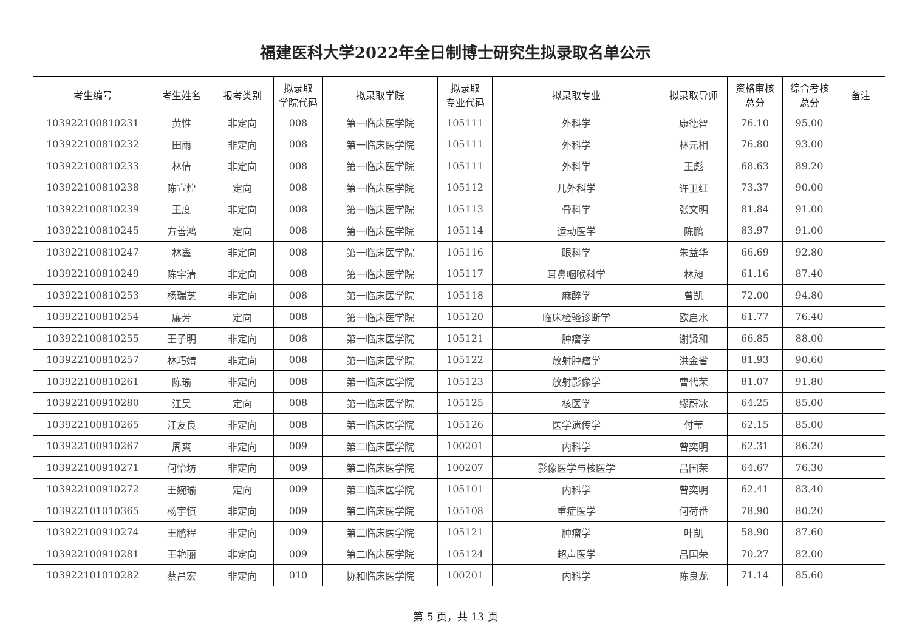福建医科大学2022年全日制博士研究生拟录取名单公示
| 考生编号 | 考生姓名 | 报考类别 | 拟录取 学院代码 | 拟录取学院 | 拟录取 专业代码 | 拟录取专业 | 拟录取导师 | 资格审核 总分 | 综合考核 总分 | 备注 |
| --- | --- | --- | --- | --- | --- | --- | --- | --- | --- | --- |
| 103922100810231 | 黄惟 | 非定向 | 008 | 第一临床医学院 | 105111 | 外科学 | 康德智 | 76.10 | 95.00 | |
| 103922100810232 | 田雨 | 非定向 | 008 | 第一临床医学院 | 105111 | 外科学 | 林元相 | 76.80 | 93.00 | |
| 103922100810233 | 林倩 | 非定向 | 008 | 第一临床医学院 | 105111 | 外科学 | 王彪 | 68.63 | 89.20 | |
| 103922100810238 | 陈宣煌 | 定向 | 008 | 第一临床医学院 | 105112 | 儿外科学 | 许卫红 | 73.37 | 90.00 | |
| 103922100810239 | 王度 | 非定向 | 008 | 第一临床医学院 | 105113 | 骨科学 | 张文明 | 81.84 | 91.00 | |
| 103922100810245 | 方善鸿 | 定向 | 008 | 第一临床医学院 | 105114 | 运动医学 | 陈鹏 | 83.97 | 91.00 | |
| 103922100810247 | 林鑫 | 非定向 | 008 | 第一临床医学院 | 105116 | 眼科学 | 朱益华 | 66.69 | 92.80 | |
| 103922100810249 | 陈宇清 | 非定向 | 008 | 第一临床医学院 | 105117 | 耳鼻咽喉科学 | 林昶 | 61.16 | 87.40 | |
| 103922100810253 | 杨瑞芝 | 非定向 | 008 | 第一临床医学院 | 105118 | 麻醉学 | 曾凯 | 72.00 | 94.80 | |
| 103922100810254 | 廉芳 | 定向 | 008 | 第一临床医学院 | 105120 | 临床检验诊断学 | 欧启水 | 61.77 | 76.40 | |
| 103922100810255 | 王子明 | 非定向 | 008 | 第一临床医学院 | 105121 | 肿瘤学 | 谢贤和 | 66.85 | 88.00 | |
| 103922100810257 | 林巧婧 | 非定向 | 008 | 第一临床医学院 | 105122 | 放射肿瘤学 | 洪金省 | 81.93 | 90.60 | |
| 103922100810261 | 陈瑜 | 非定向 | 008 | 第一临床医学院 | 105123 | 放射影像学 | 曹代荣 | 81.07 | 91.80 | |
| 103922100910280 | 江昊 | 定向 | 008 | 第一临床医学院 | 105125 | 核医学 | 缪蔚冰 | 64.25 | 85.00 | |
| 103922100810265 | 汪友良 | 非定向 | 008 | 第一临床医学院 | 105126 | 医学遗传学 | 付莹 | 62.15 | 85.00 | |
| 103922100910267 | 周爽 | 非定向 | 009 | 第二临床医学院 | 100201 | 内科学 | 曾奕明 | 62.31 | 86.20 | |
| 103922100910271 | 何怡坊 | 非定向 | 009 | 第二临床医学院 | 100207 | 影像医学与核医学 | 吕国荣 | 64.67 | 76.30 | |
| 103922100910272 | 王婉瑜 | 定向 | 009 | 第二临床医学院 | 105101 | 内科学 | 曾奕明 | 62.41 | 83.40 | |
| 103922101010365 | 杨宇慎 | 非定向 | 009 | 第二临床医学院 | 105108 | 重症医学 | 何荷番 | 78.90 | 80.20 | |
| 103922100910274 | 王鹏程 | 非定向 | 009 | 第二临床医学院 | 105121 | 肿瘤学 | 叶凯 | 58.90 | 87.60 | |
| 103922100910281 | 王艳丽 | 非定向 | 009 | 第二临床医学院 | 105124 | 超声医学 | 吕国荣 | 70.27 | 82.00 | |
| 103922101010282 | 蔡昌宏 | 非定向 | 010 | 协和临床医学院 | 100201 | 内科学 | 陈良龙 | 71.14 | 85.60 | |
第 5 页，共 13 页